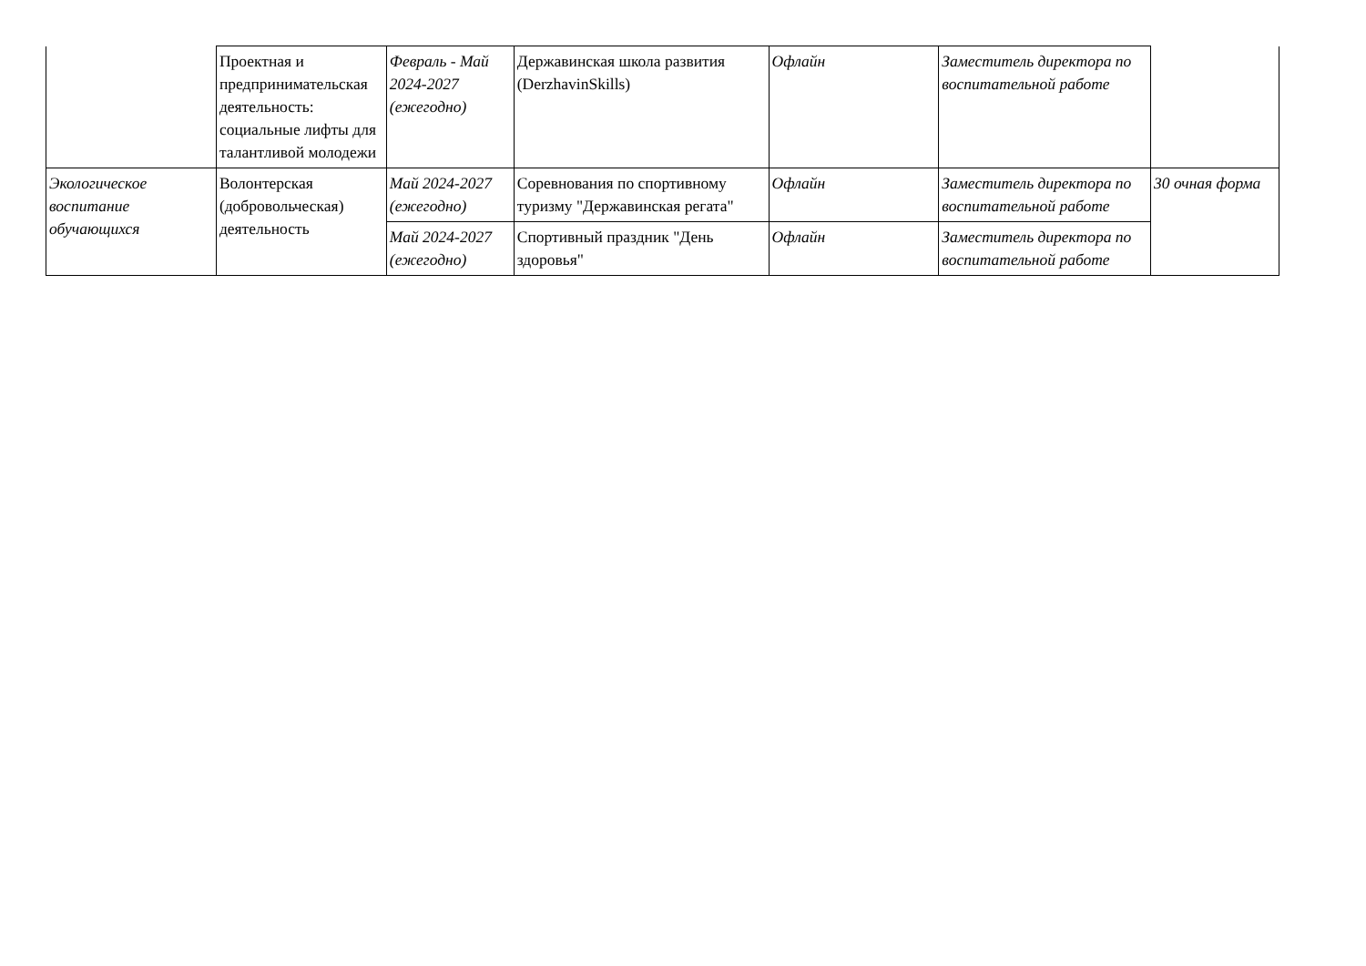| | Проектная и предпринимательская деятельность: социальные лифты для талантливой молодежи | Февраль - Май 2024-2027 (ежегодно) | Державинская школа развития (DerzhavinSkills) | Офлайн | Заместитель директора по воспитательной работе | |
| Экологическое воспитание обучающихся | Волонтерская (добровольческая) деятельность | Май 2024-2027 (ежегодно) | Соревнования по спортивному туризму "Державинская регата" | Офлайн | Заместитель директора по воспитательной работе | 30 очная форма |
| | | Май 2024-2027 (ежегодно) | Спортивный праздник "День здоровья" | Офлайн | Заместитель директора по воспитательной работе | |